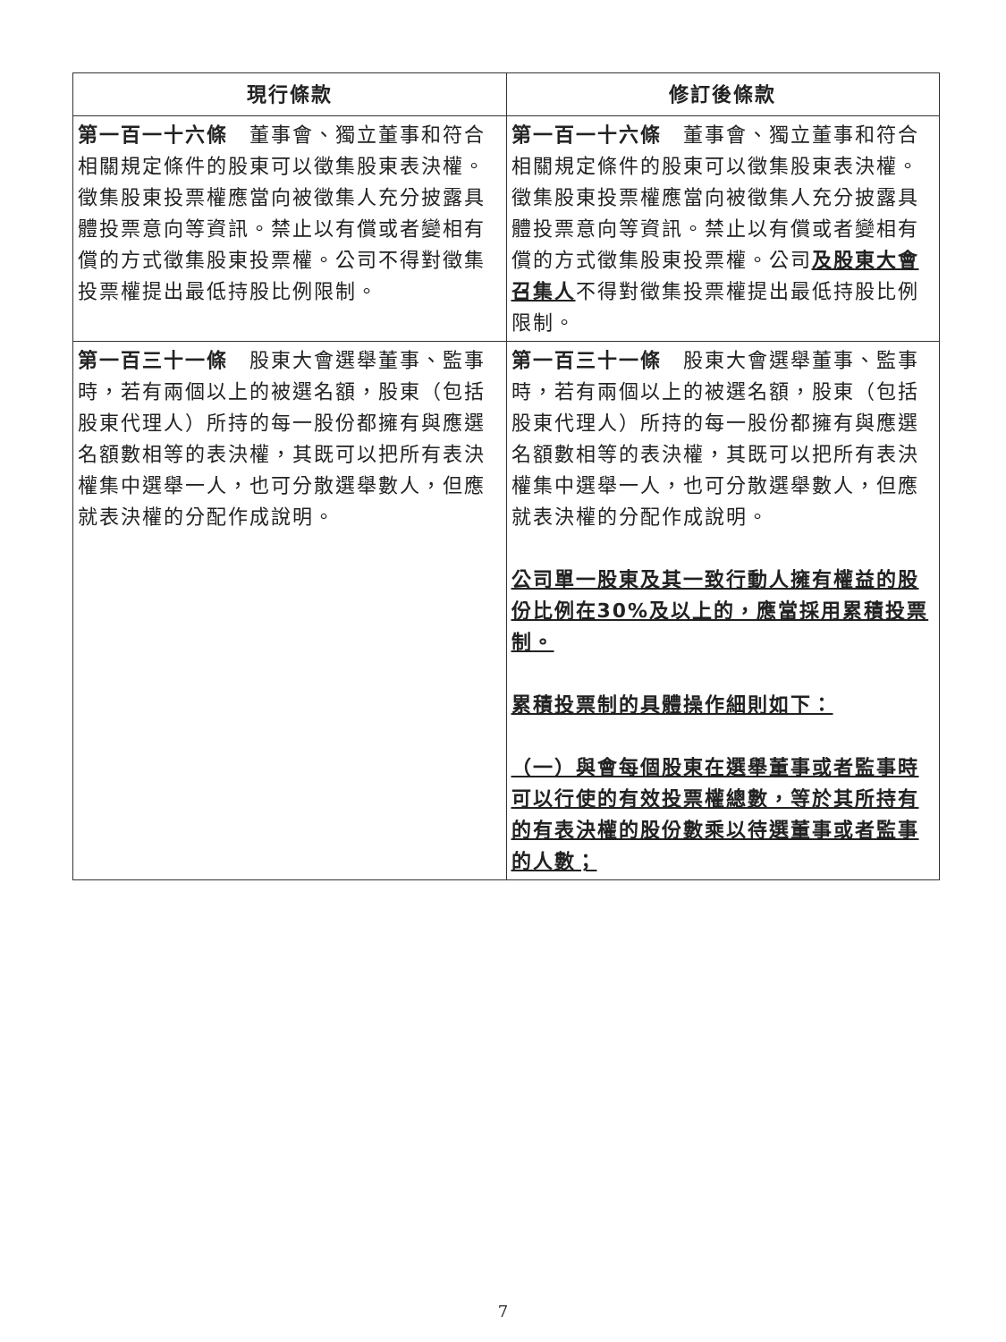| 現行條款 | 修訂後條款 |
| --- | --- |
| 第一百一十六條 董事會、獨立董事和符合相關規定條件的股東可以徵集股東表決權。徵集股東投票權應當向被徵集人充分披露具體投票意向等資訊。禁止以有償或者變相有償的方式徵集股東投票權。公司不得對徵集投票權提出最低持股比例限制。 | 第一百一十六條 董事會、獨立董事和符合相關規定條件的股東可以徵集股東表決權。徵集股東投票權應當向被徵集人充分披露具體投票意向等資訊。禁止以有償或者變相有償的方式徵集股東投票權。公司 及股東大會召集人 不得對徵集投票權提出最低持股比例限制。 |
| 第一百三十一條 股東大會選舉董事、監事時，若有兩個以上的被選名額，股東（包括股東代理人）所持的每一股份都擁有與應選名額數相等的表決權，其既可以把所有表決權集中選舉一人，也可分散選舉數人，但應就表決權的分配作成說明。 | 第一百三十一條 股東大會選舉董事、監事時，若有兩個以上的被選名額，股東（包括股東代理人）所持的每一股份都擁有與應選名額數相等的表決權，其既可以把所有表決權集中選舉一人，也可分散選舉數人，但應就表決權的分配作成說明。 公司單一股東及其一致行動人擁有權益的股份比例在30%及以上的，應當採用累積投票制。 累積投票制的具體操作細則如下： （一）與會每個股東在選舉董事或者監事時可以行使的有效投票權總數，等於其所持有的有表決權的股份數乘以待選董事或者監事的人數； |
7